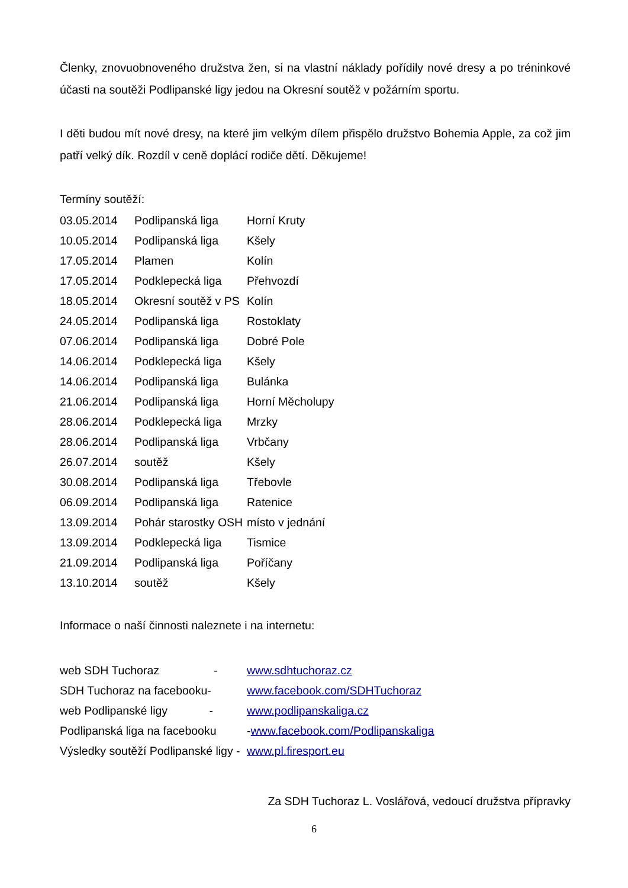Členky, znovuobnoveného družstva žen, si na vlastní náklady pořídily nové dresy a po tréninkové účasti na soutěži Podlipanské ligy jedou na Okresní soutěž v požárním sportu.
I děti budou mít nové dresy, na které jim velkým dílem přispělo družstvo Bohemia Apple, za což jim patří velký dík. Rozdíl v ceně doplácí rodiče dětí. Děkujeme!
Termíny soutěží:
| 03.05.2014 | Podlipanská liga | Horní Kruty |
| 10.05.2014 | Podlipanská liga | Kšely |
| 17.05.2014 | Plamen | Kolín |
| 17.05.2014 | Podklepecká liga | Přehvozdí |
| 18.05.2014 | Okresní soutěž v PS | Kolín |
| 24.05.2014 | Podlipanská liga | Rostoklaty |
| 07.06.2014 | Podlipanská liga | Dobré Pole |
| 14.06.2014 | Podklepecká liga | Kšely |
| 14.06.2014 | Podlipanská liga | Bulánka |
| 21.06.2014 | Podlipanská liga | Horní Měcholupy |
| 28.06.2014 | Podklepecká liga | Mrzky |
| 28.06.2014 | Podlipanská liga | Vrbčany |
| 26.07.2014 | soutěž | Kšely |
| 30.08.2014 | Podlipanská liga | Třebovle |
| 06.09.2014 | Podlipanská liga | Ratenice |
| 13.09.2014 | Pohár starostky OSH | místo v jednání |
| 13.09.2014 | Podklepecká liga | Tismice |
| 21.09.2014 | Podlipanská liga | Poříčany |
| 13.10.2014 | soutěž | Kšely |
Informace o naší činnosti naleznete i na internetu:
| web SDH Tuchoraz - | www.sdhtuchoraz.cz |
| SDH Tuchoraz na facebooku- | www.facebook.com/SDHTuchoraz |
| web Podlipanské ligy - | www.podlipanskaliga.cz |
| Podlipanská liga na facebooku | - www.facebook.com/Podlipanskaliga |
| Výsledky soutěží Podlipanské ligy - | www.pl.firesport.eu |
Za SDH Tuchoraz L. Voslářová, vedoucí družstva přípravky
6